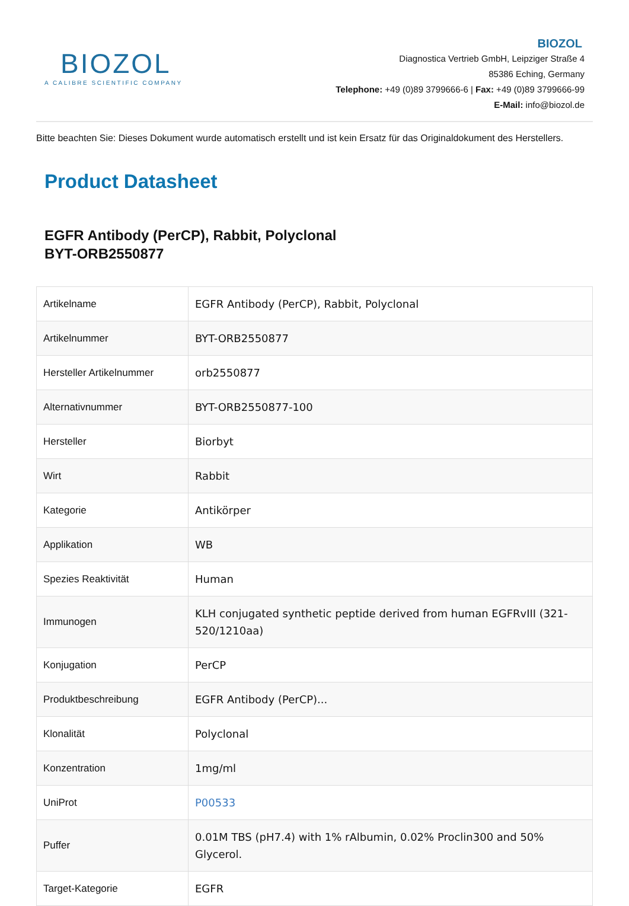BIOZOL
A CALIBRE SCIENTIFIC COMPANY
BIOZOL
Diagnostica Vertrieb GmbH, Leipziger Straße 4
85386 Eching, Germany
Telephone: +49 (0)89 3799666-6 | Fax: +49 (0)89 3799666-99
E-Mail: info@biozol.de
Bitte beachten Sie: Dieses Dokument wurde automatisch erstellt und ist kein Ersatz für das Originaldokument des Herstellers.
Product Datasheet
EGFR Antibody (PerCP), Rabbit, Polyclonal
BYT-ORB2550877
| Artikelname | EGFR Antibody (PerCP), Rabbit, Polyclonal |
| Artikelnummer | BYT-ORB2550877 |
| Hersteller Artikelnummer | orb2550877 |
| Alternativnummer | BYT-ORB2550877-100 |
| Hersteller | Biorbyt |
| Wirt | Rabbit |
| Kategorie | Antikörper |
| Applikation | WB |
| Spezies Reaktivität | Human |
| Immunogen | KLH conjugated synthetic peptide derived from human EGFRvIII (321-520/1210aa) |
| Konjugation | PerCP |
| Produktbeschreibung | EGFR Antibody (PerCP)... |
| Klonalität | Polyclonal |
| Konzentration | 1mg/ml |
| UniProt | P00533 |
| Puffer | 0.01M TBS (pH7.4) with 1% rAlbumin, 0.02% Proclin300 and 50% Glycerol. |
| Target-Kategorie | EGFR |